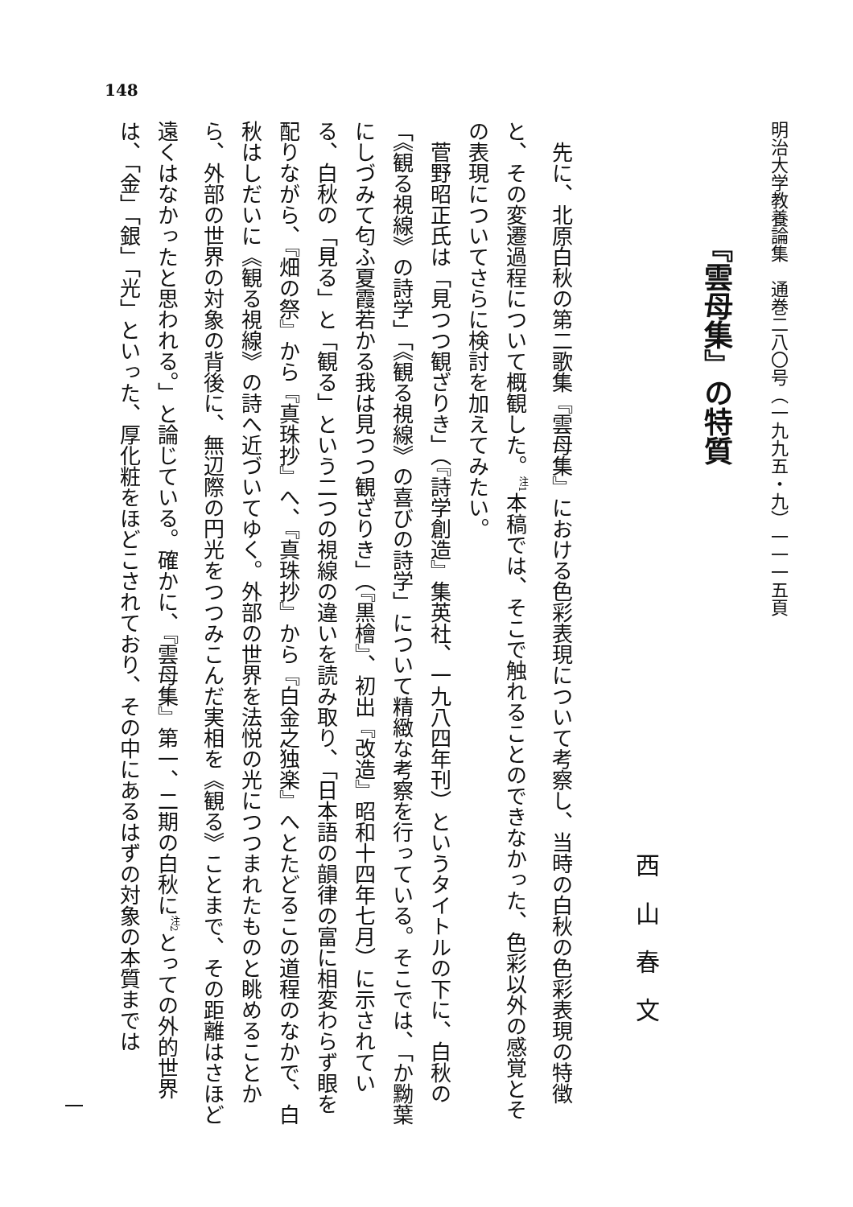148
明治大学教養論集　通巻二八〇号（一九九五・九）一一一五頁
『雲母集』の特質
西山春文
先に、北原白秋の第二歌集『雲母集』における色彩表現について考察し、当時の白秋の色彩表現の特徴と、その変遷過程について概観した。<sup>注1</sup>本稿では、そこで触れることのできなかった、色彩以外の感覚とその表現についてさらに検討を加えてみたい。
菅野昭正氏は「見つつ観ざりき」（『詩学創造』集英社、一九八四年刊）というタイトルの下に、白秋の「《観る視線》の詩学」「《観る視線》の喜びの詩学」について精緻な考察を行っている。そこでは、「か黝葉にしづみて匂ふ夏霞若かる我は見つつ観ざりき」（『黒檜』、初出『改造』昭和十四年七月）に示されている、白秋の「見る」と「観る」という二つの視線の違いを読み取り、「日本語の韻律の富に相変わらず眼を配りながら、『畑の祭』から『真珠抄』へ、『真珠抄』から『白金之独楽』へとたどるこの道程のなかで、白秋はしだいに《観る視線》の詩へ近づいてゆく。外部の世界を法悦の光につつまれたものと眺めることから、外部の世界の対象の背後に、無辺際の円光をつつみこんだ実相を《観る》ことまで、その距離はさほど遠くはなかったと思われる。」と論じている。確かに、『雲母集』第一、二期の白秋に<sup>注2</sup>とっての外的世界は、「金」「銀」「光」といった、厚化粧をほどこされており、その中にあるはずの対象の本質までは
一